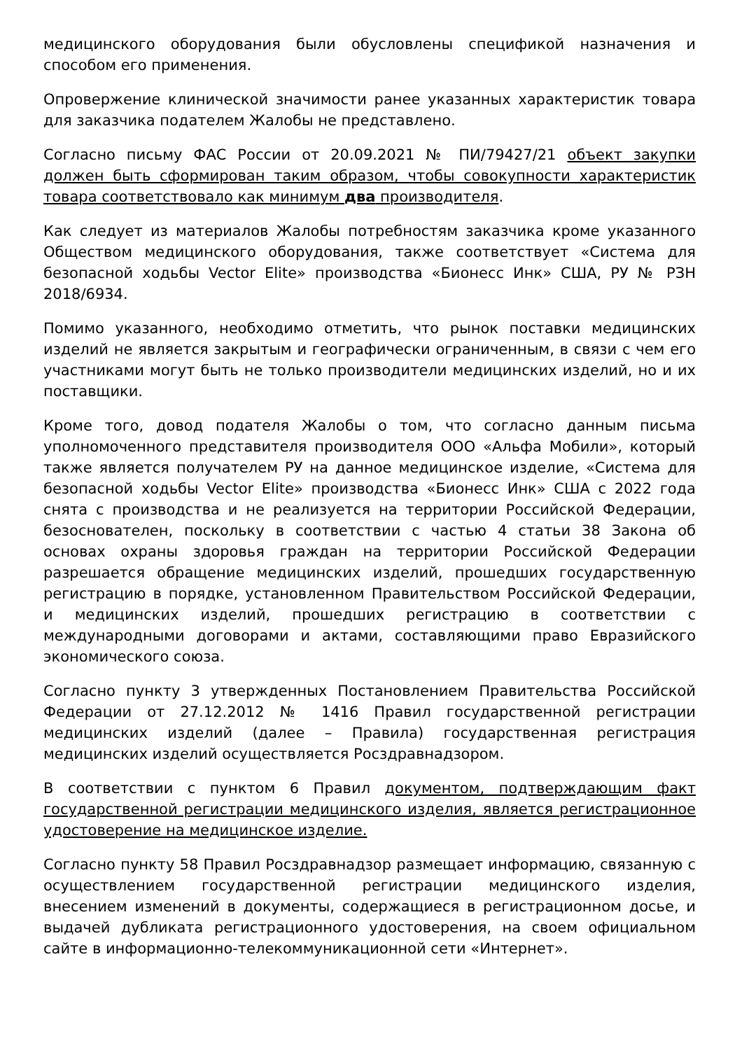медицинского оборудования были обусловлены спецификой назначения и способом его применения.
Опровержение клинической значимости ранее указанных характеристик товара для заказчика подателем Жалобы не представлено.
Согласно письму ФАС России от 20.09.2021 № ПИ/79427/21 объект закупки должен быть сформирован таким образом, чтобы совокупности характеристик товара соответствовало как минимум два производителя.
Как следует из материалов Жалобы потребностям заказчика кроме указанного Обществом медицинского оборудования, также соответствует «Система для безопасной ходьбы Vector Elite» производства «Бионесс Инк» США, РУ № РЗН 2018/6934.
Помимо указанного, необходимо отметить, что рынок поставки медицинских изделий не является закрытым и географически ограниченным, в связи с чем его участниками могут быть не только производители медицинских изделий, но и их поставщики.
Кроме того, довод подателя Жалобы о том, что согласно данным письма уполномоченного представителя производителя ООО «Альфа Мобили», который также является получателем РУ на данное медицинское изделие, «Система для безопасной ходьбы Vector Elite» производства «Бионесс Инк» США с 2022 года снята с производства и не реализуется на территории Российской Федерации, безоснователен, поскольку в соответствии с частью 4 статьи 38 Закона об основах охраны здоровья граждан на территории Российской Федерации разрешается обращение медицинских изделий, прошедших государственную регистрацию в порядке, установленном Правительством Российской Федерации, и медицинских изделий, прошедших регистрацию в соответствии с международными договорами и актами, составляющими право Евразийского экономического союза.
Согласно пункту 3 утвержденных Постановлением Правительства Российской Федерации от 27.12.2012 № 1416 Правил государственной регистрации медицинских изделий (далее – Правила) государственная регистрация медицинских изделий осуществляется Росздравнадзором.
В соответствии с пунктом 6 Правил документом, подтверждающим факт государственной регистрации медицинского изделия, является регистрационное удостоверение на медицинское изделие.
Согласно пункту 58 Правил Росздравнадзор размещает информацию, связанную с осуществлением государственной регистрации медицинского изделия, внесением изменений в документы, содержащиеся в регистрационном досье, и выдачей дубликата регистрационного удостоверения, на своем официальном сайте в информационно-телекоммуникационной сети «Интернет».